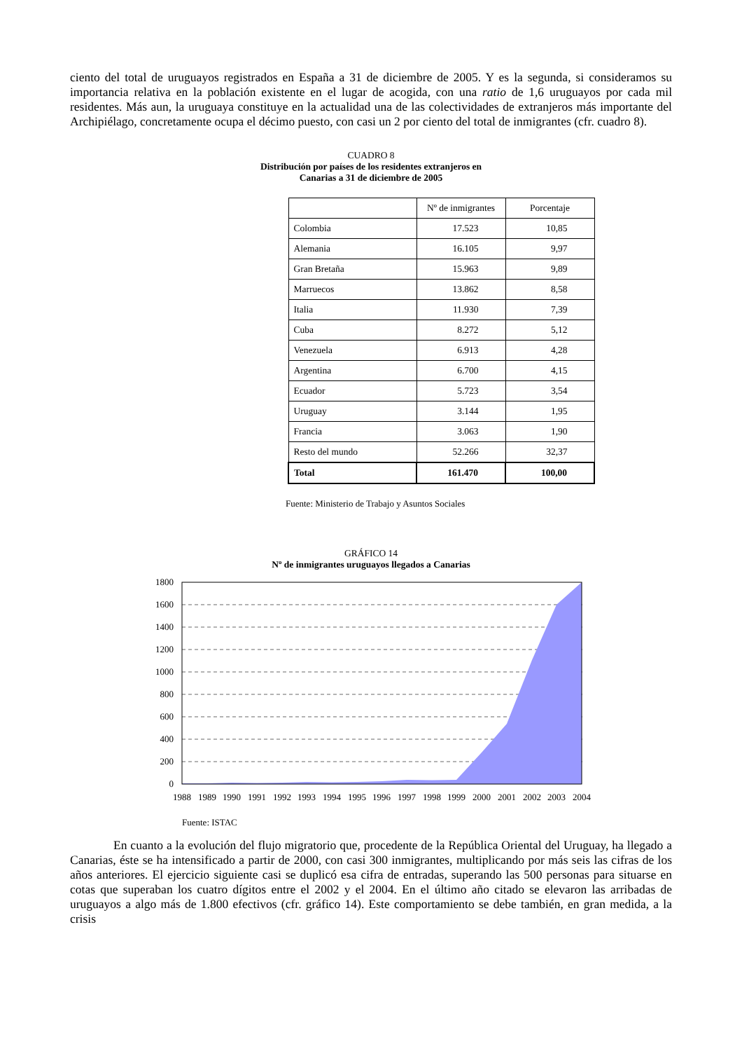ciento del total de uruguayos registrados en España a 31 de diciembre de 2005. Y es la segunda, si consideramos su importancia relativa en la población existente en el lugar de acogida, con una ratio de 1,6 uruguayos por cada mil residentes. Más aun, la uruguaya constituye en la actualidad una de las colectividades de extranjeros más importante del Archipiélago, concretamente ocupa el décimo puesto, con casi un 2 por ciento del total de inmigrantes (cfr. cuadro 8).
CUADRO 8
Distribución por países de los residentes extranjeros en
Canarias a 31 de diciembre de 2005
| | Nº de inmigrantes | Porcentaje |
| --- | --- | --- |
| Colombia | 17.523 | 10,85 |
| Alemania | 16.105 | 9,97 |
| Gran Bretaña | 15.963 | 9,89 |
| Marruecos | 13.862 | 8,58 |
| Italia | 11.930 | 7,39 |
| Cuba | 8.272 | 5,12 |
| Venezuela | 6.913 | 4,28 |
| Argentina | 6.700 | 4,15 |
| Ecuador | 5.723 | 3,54 |
| Uruguay | 3.144 | 1,95 |
| Francia | 3.063 | 1,90 |
| Resto del mundo | 52.266 | 32,37 |
| Total | 161.470 | 100,00 |
Fuente: Ministerio de Trabajo y Asuntos Sociales
GRÁFICO 14
Nº de inmigrantes uruguayos llegados a Canarias
1800
1600
1400
1200
1000
800
600
400
200
0
1988
1989
1990
1991
1992
1993
1994
1995
1996
1997
1998
1999
2000
2001
2002
2003
2004
Fuente: ISTAC
En cuanto a la evolución del flujo migratorio que, procedente de la República Oriental del Uruguay, ha llegado a Canarias, éste se ha intensificado a partir de 2000, con casi 300 inmigrantes, multiplicando por más seis las cifras de los años anteriores. El ejercicio siguiente casi se duplicó esa cifra de entradas, superando las 500 personas para situarse en cotas que superaban los cuatro dígitos entre el 2002 y el 2004. En el último año citado se elevaron las arribadas de uruguayos a algo más de 1.800 efectivos (cfr. gráfico 14). Este comportamiento se debe también, en gran medida, a la crisis